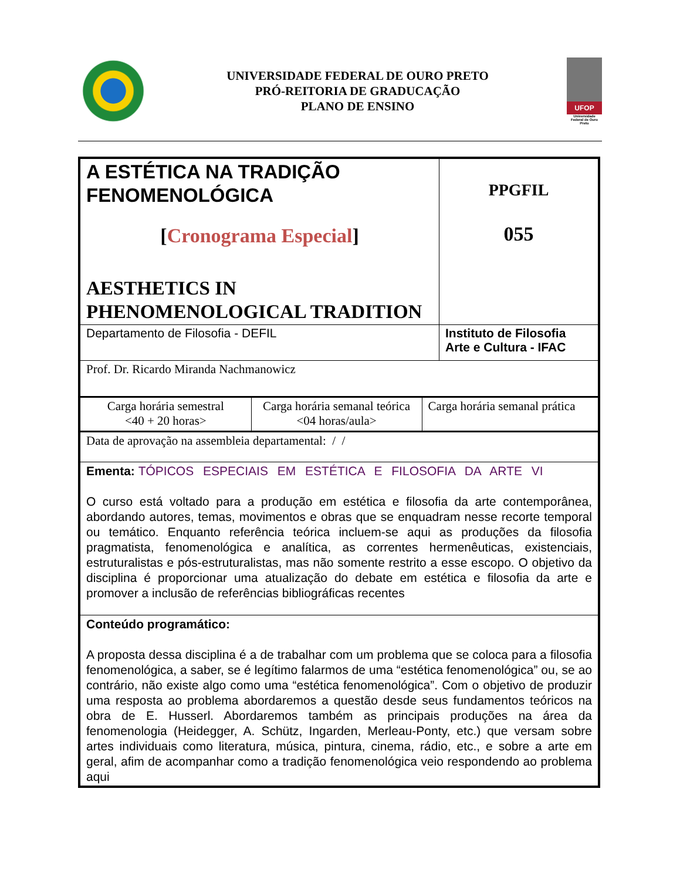UNIVERSIDADE FEDERAL DE OURO PRETO
PRÓ-REITORIA DE GRADUCAÇÃO
PLANO DE ENSINO
UFOP
Universidade Federal de Ouro Preto
| A ESTÉTICA NA TRADIÇÃO FENOMENOLÓGICA [ Cronograma Especial ] AESTHETICS IN PHENOMENOLOGICAL TRADITION | PPGFIL 055 |
| Departamento de Filosofia - DEFIL | Instituto de Filosofia Arte e Cultura - IFAC |
| Prof. Dr. Ricardo Miranda Nachmanowicz | |
| / Carga horária semestral <40 + 20 horas> / Carga horária semanal teórica <04 horas/aula> / Carga horária semanal prática / | |
| Data de aprovação na assembleia departamental: / / | |
| Ementa: TÓPICOS ESPECIAIS EM ESTÉTICA E FILOSOFIA DA ARTE VI O curso está voltado para a produção em estética e filosofia da arte contemporânea, abordando autores, temas, movimentos e obras que se enquadram nesse recorte temporal ou temático. Enquanto referência teórica incluem-se aqui as produções da filosofia pragmatista, fenomenológica e analítica, as correntes hermenêuticas, existenciais, estruturalistas e pós-estruturalistas, mas não somente restrito a esse escopo. O objetivo da disciplina é proporcionar uma atualização do debate em estética e filosofia da arte e promover a inclusão de referências bibliográficas recentes | |
| Conteúdo programático: A proposta dessa disciplina é a de trabalhar com um problema que se coloca para a filosofia fenomenológica, a saber, se é legítimo falarmos de uma “estética fenomenológica” ou, se ao contrário, não existe algo como uma “estética fenomenológica”. Com o objetivo de produzir uma resposta ao problema abordaremos a questão desde seus fundamentos teóricos na obra de E. Husserl. Abordaremos também as principais produções na área da fenomenologia (Heidegger, A. Schütz, Ingarden, Merleau-Ponty, etc.) que versam sobre artes individuais como literatura, música, pintura, cinema, rádio, etc., e sobre a arte em geral, afim de acompanhar como a tradição fenomenológica veio respondendo ao problema aqui | |